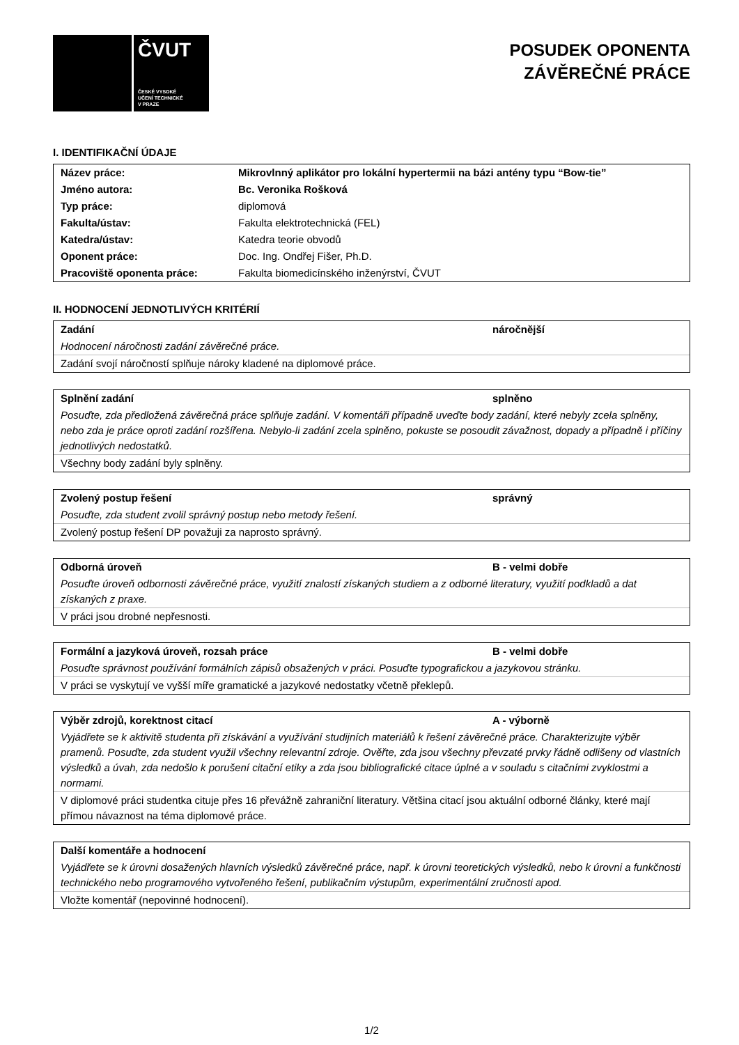ČVUT
ČESKÉ VYSOKÉ
UČENÍ TECHNICKÉ
V PRAZE
POSUDEK OPONENTA
ZÁVĚREČNÉ PRÁCE
I. IDENTIFIKAČNÍ ÚDAJE
| Název práce: | Mikrovlnný aplikátor pro lokální hypertermii na bázi antény typu “Bow-tie” |
| Jméno autora: | Bc. Veronika Rošková |
| Typ práce: | diplomová |
| Fakulta/ústav: | Fakulta elektrotechnická (FEL) |
| Katedra/ústav: | Katedra teorie obvodů |
| Oponent práce: | Doc. Ing. Ondřej Fišer, Ph.D. |
| Pracoviště oponenta práce: | Fakulta biomedicínského inženýrství, ČVUT |
II. HODNOCENÍ JEDNOTLIVÝCH KRITÉRIÍ
Zadání náročnější
Hodnocení náročnosti zadání závěrečné práce.
Zadání svojí náročností splňuje nároky kladené na diplomové práce.
Splnění zadání splněno
Posuďte, zda předložená závěrečná práce splňuje zadání. V komentáři případně uveďte body zadání, které nebyly zcela splněny, nebo zda je práce oproti zadání rozšířena. Nebylo-li zadání zcela splněno, pokuste se posoudit závažnost, dopady a případně i příčiny jednotlivých nedostatků.
Všechny body zadání byly splněny.
Zvolený postup řešení správný
Posuďte, zda student zvolil správný postup nebo metody řešení.
Zvolený postup řešení DP považuji za naprosto správný.
Odborná úroveň B - velmi dobře
Posuďte úroveň odbornosti závěrečné práce, využití znalostí získaných studiem a z odborné literatury, využití podkladů a dat získaných z praxe.
V práci jsou drobné nepřesnosti.
Formální a jazyková úroveň, rozsah práce B - velmi dobře
Posuďte správnost používání formálních zápisů obsažených v práci. Posuďte typografickou a jazykovou stránku.
V práci se vyskytují ve vyšší míře gramatické a jazykové nedostatky včetně překlepů.
Výběr zdrojů, korektnost citací A - výborně
Vyjádřete se k aktivitě studenta při získávání a využívání studijních materiálů k řešení závěrečné práce. Charakterizujte výběr pramenů. Posuďte, zda student využil všechny relevantní zdroje. Ověřte, zda jsou všechny převzaté prvky řádně odlišeny od vlastních výsledků a úvah, zda nedošlo k porušení citační etiky a zda jsou bibliografické citace úplné a v souladu s citačními zvyklostmi a normami.
V diplomové práci studentka cituje přes 16 převážně zahraniční literatury. Většina citací jsou aktuální odborné články, které mají přímou návaznost na téma diplomové práce.
Další komentáře a hodnocení
Vyjádřete se k úrovni dosažených hlavních výsledků závěrečné práce, např. k úrovni teoretických výsledků, nebo k úrovni a funkčnosti technického nebo programového vytvořeného řešení, publikačním výstupům, experimentální zručnosti apod.
Vložte komentář (nepovinné hodnocení).
1/2